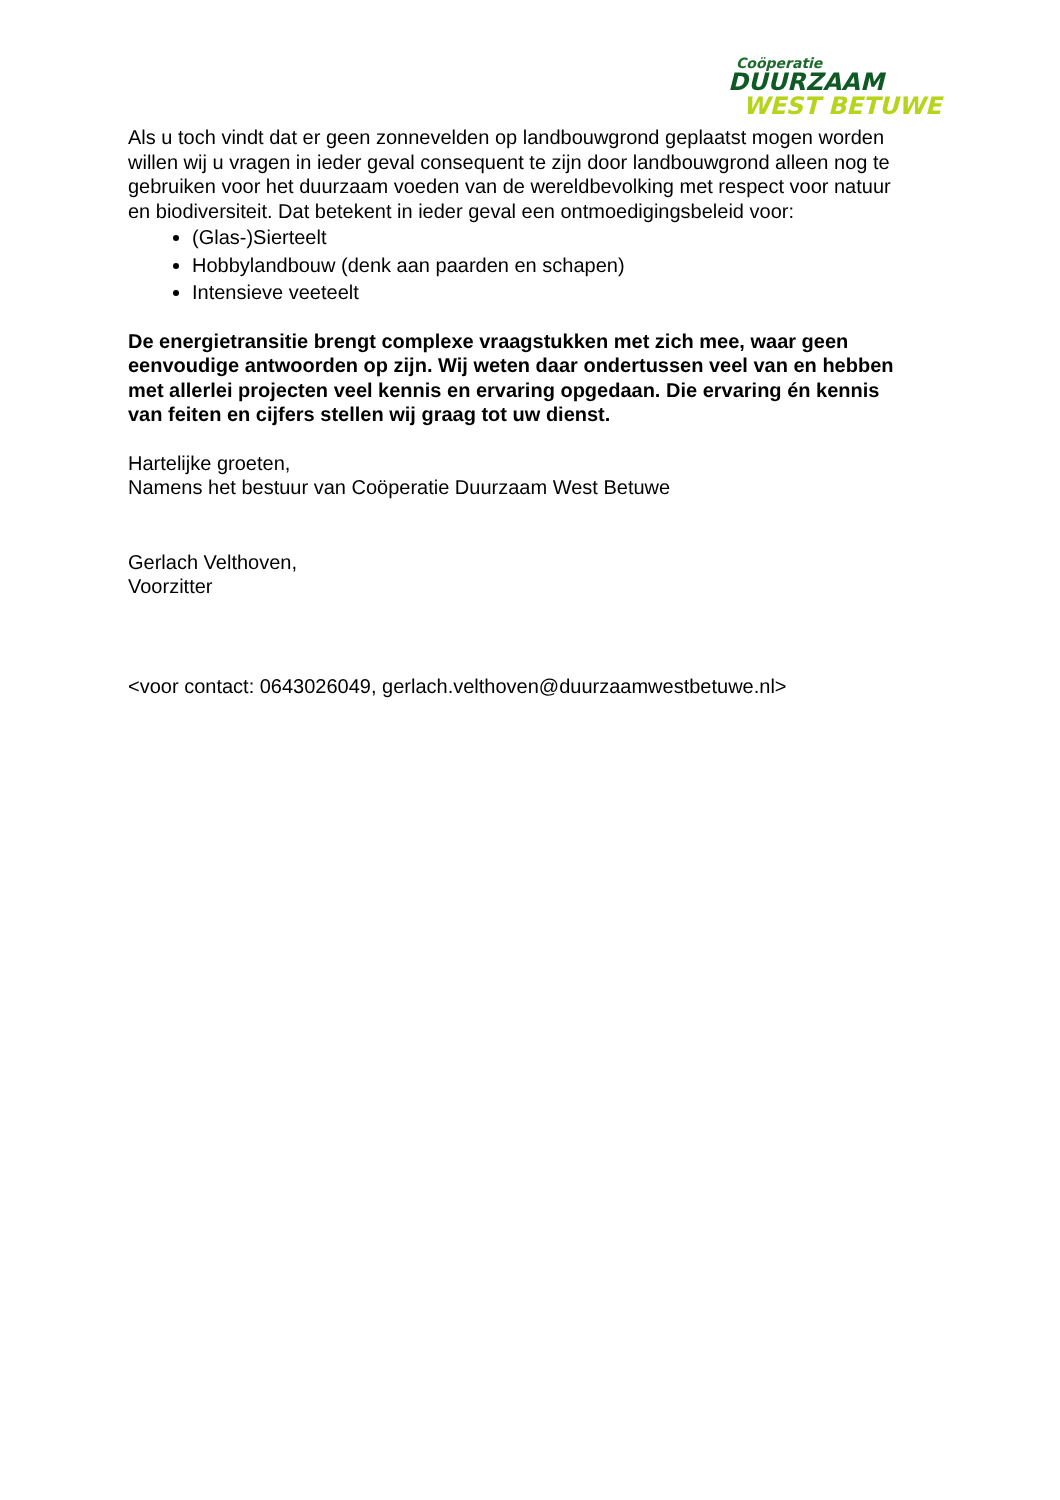Coöperatie
DUURZAAM
WEST BETUWE
Als u toch vindt dat er geen zonnevelden op landbouwgrond geplaatst mogen worden willen wij u vragen in ieder geval consequent te zijn door landbouwgrond alleen nog te gebruiken voor het duurzaam voeden van de wereldbevolking met respect voor natuur en biodiversiteit. Dat betekent in ieder geval een ontmoedigingsbeleid voor:
(Glas-)Sierteelt
Hobbylandbouw (denk aan paarden en schapen)
Intensieve veeteelt
De energietransitie brengt complexe vraagstukken met zich mee, waar geen eenvoudige antwoorden op zijn. Wij weten daar ondertussen veel van en hebben met allerlei projecten veel kennis en ervaring opgedaan. Die ervaring én kennis van feiten en cijfers stellen wij graag tot uw dienst.
Hartelijke groeten,
Namens het bestuur van Coöperatie Duurzaam West Betuwe
Gerlach Velthoven,
Voorzitter
<voor contact: 0643026049, gerlach.velthoven@duurzaamwestbetuwe.nl>